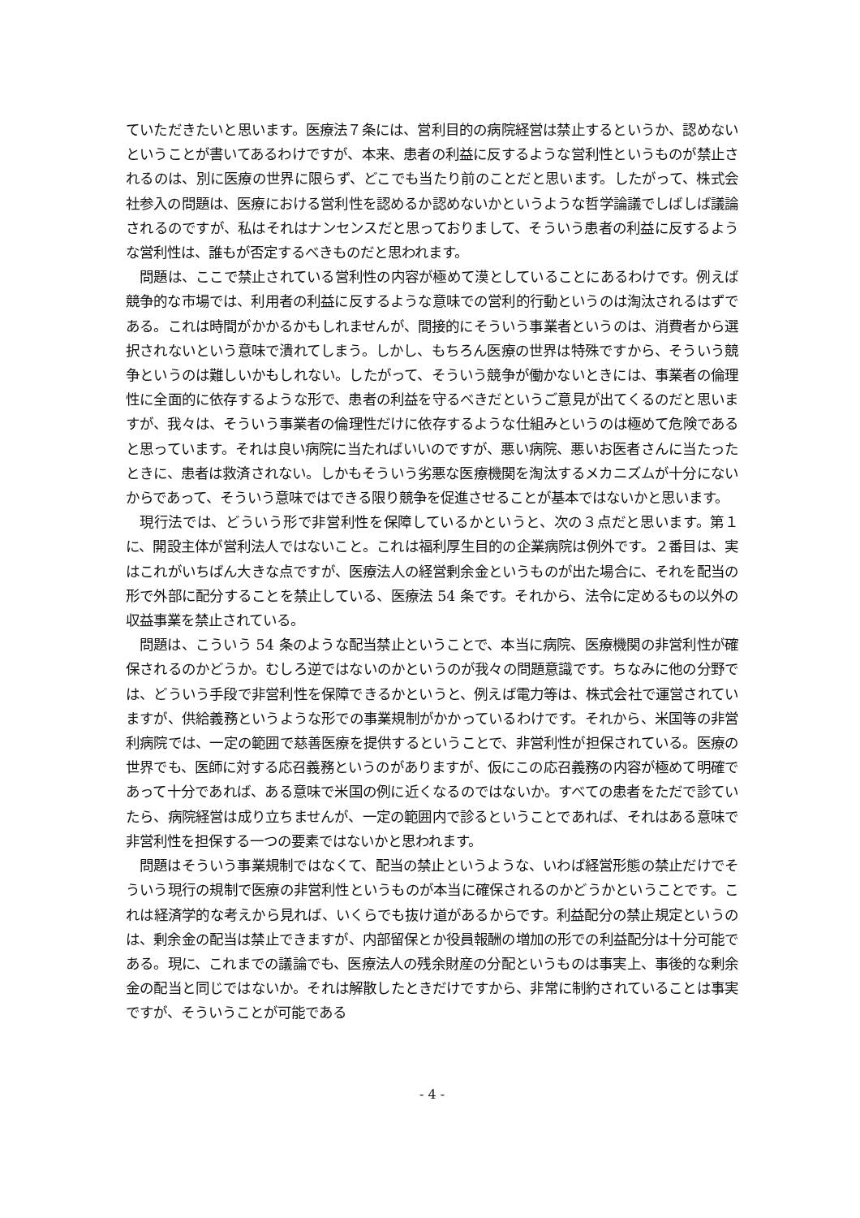ていただきたいと思います。医療法７条には、営利目的の病院経営は禁止するというか、認めないということが書いてあるわけですが、本来、患者の利益に反するような営利性というものが禁止されるのは、別に医療の世界に限らず、どこでも当たり前のことだと思います。したがって、株式会社参入の問題は、医療における営利性を認めるか認めないかというような哲学論議でしばしば議論されるのですが、私はそれはナンセンスだと思っておりまして、そういう患者の利益に反するような営利性は、誰もが否定するべきものだと思われます。
問題は、ここで禁止されている営利性の内容が極めて漠としていることにあるわけです。例えば競争的な市場では、利用者の利益に反するような意味での営利的行動というのは淘汰されるはずである。これは時間がかかるかもしれませんが、間接的にそういう事業者というのは、消費者から選択されないという意味で潰れてしまう。しかし、もちろん医療の世界は特殊ですから、そういう競争というのは難しいかもしれない。したがって、そういう競争が働かないときには、事業者の倫理性に全面的に依存するような形で、患者の利益を守るべきだというご意見が出てくるのだと思いますが、我々は、そういう事業者の倫理性だけに依存するような仕組みというのは極めて危険であると思っています。それは良い病院に当たればいいのですが、悪い病院、悪いお医者さんに当たったときに、患者は救済されない。しかもそういう劣悪な医療機関を淘汰するメカニズムが十分にないからであって、そういう意味ではできる限り競争を促進させることが基本ではないかと思います。
現行法では、どういう形で非営利性を保障しているかというと、次の３点だと思います。第１に、開設主体が営利法人ではないこと。これは福利厚生目的の企業病院は例外です。２番目は、実はこれがいちばん大きな点ですが、医療法人の経営剰余金というものが出た場合に、それを配当の形で外部に配分することを禁止している、医療法 54 条です。それから、法令に定めるもの以外の収益事業を禁止されている。
問題は、こういう 54 条のような配当禁止ということで、本当に病院、医療機関の非営利性が確保されるのかどうか。むしろ逆ではないのかというのが我々の問題意識です。ちなみに他の分野では、どういう手段で非営利性を保障できるかというと、例えば電力等は、株式会社で運営されていますが、供給義務というような形での事業規制がかかっているわけです。それから、米国等の非営利病院では、一定の範囲で慈善医療を提供するということで、非営利性が担保されている。医療の世界でも、医師に対する応召義務というのがありますが、仮にこの応召義務の内容が極めて明確であって十分であれば、ある意味で米国の例に近くなるのではないか。すべての患者をただで診ていたら、病院経営は成り立ちませんが、一定の範囲内で診るということであれば、それはある意味で非営利性を担保する一つの要素ではないかと思われます。
問題はそういう事業規制ではなくて、配当の禁止というような、いわば経営形態の禁止だけでそういう現行の規制で医療の非営利性というものが本当に確保されるのかどうかということです。これは経済学的な考えから見れば、いくらでも抜け道があるからです。利益配分の禁止規定というのは、剰余金の配当は禁止できますが、内部留保とか役員報酬の増加の形での利益配分は十分可能である。現に、これまでの議論でも、医療法人の残余財産の分配というものは事実上、事後的な剰余金の配当と同じではないか。それは解散したときだけですから、非常に制約されていることは事実ですが、そういうことが可能である
- 4 -